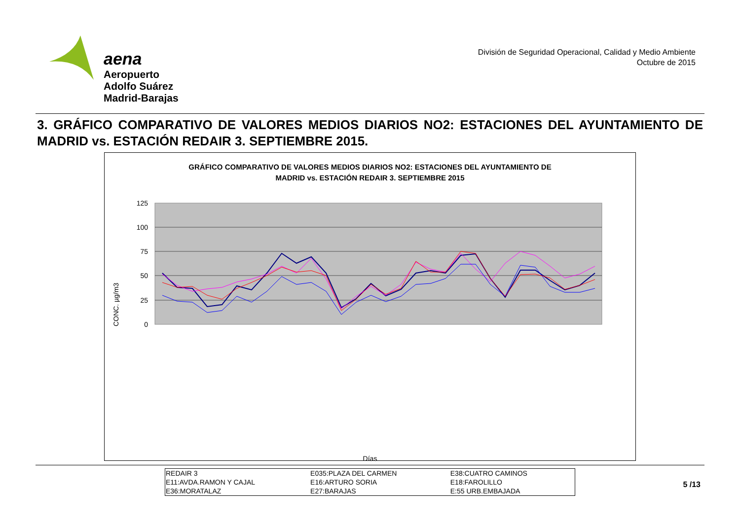aena
Aeropuerto
Adolfo Suárez
Madrid-Barajas
División de Seguridad Operacional, Calidad y Medio Ambiente
Octubre de 2015
3. GRÁFICO COMPARATIVO DE VALORES MEDIOS DIARIOS NO2: ESTACIONES DEL AYUNTAMIENTO DE MADRID vs. ESTACIÓN REDAIR 3. SEPTIEMBRE 2015.
GRÁFICO COMPARATIVO DE VALORES MEDIOS DIARIOS NO2: ESTACIONES DEL AYUNTAMIENTO DE
MADRID vs. ESTACIÓN REDAIR 3. SEPTIEMBRE 2015
CONC. µg/m3
125
100
75
50
25
0
Días
| REDAIR 3 | E035:PLAZA DEL CARMEN | E38:CUATRO CAMINOS |
| E11:AVDA.RAMON Y CAJAL | E16:ARTURO SORIA | E18:FAROLILLO |
| E36:MORATALAZ | E27:BARAJAS | E:55 URB.EMBAJADA |
5 /13